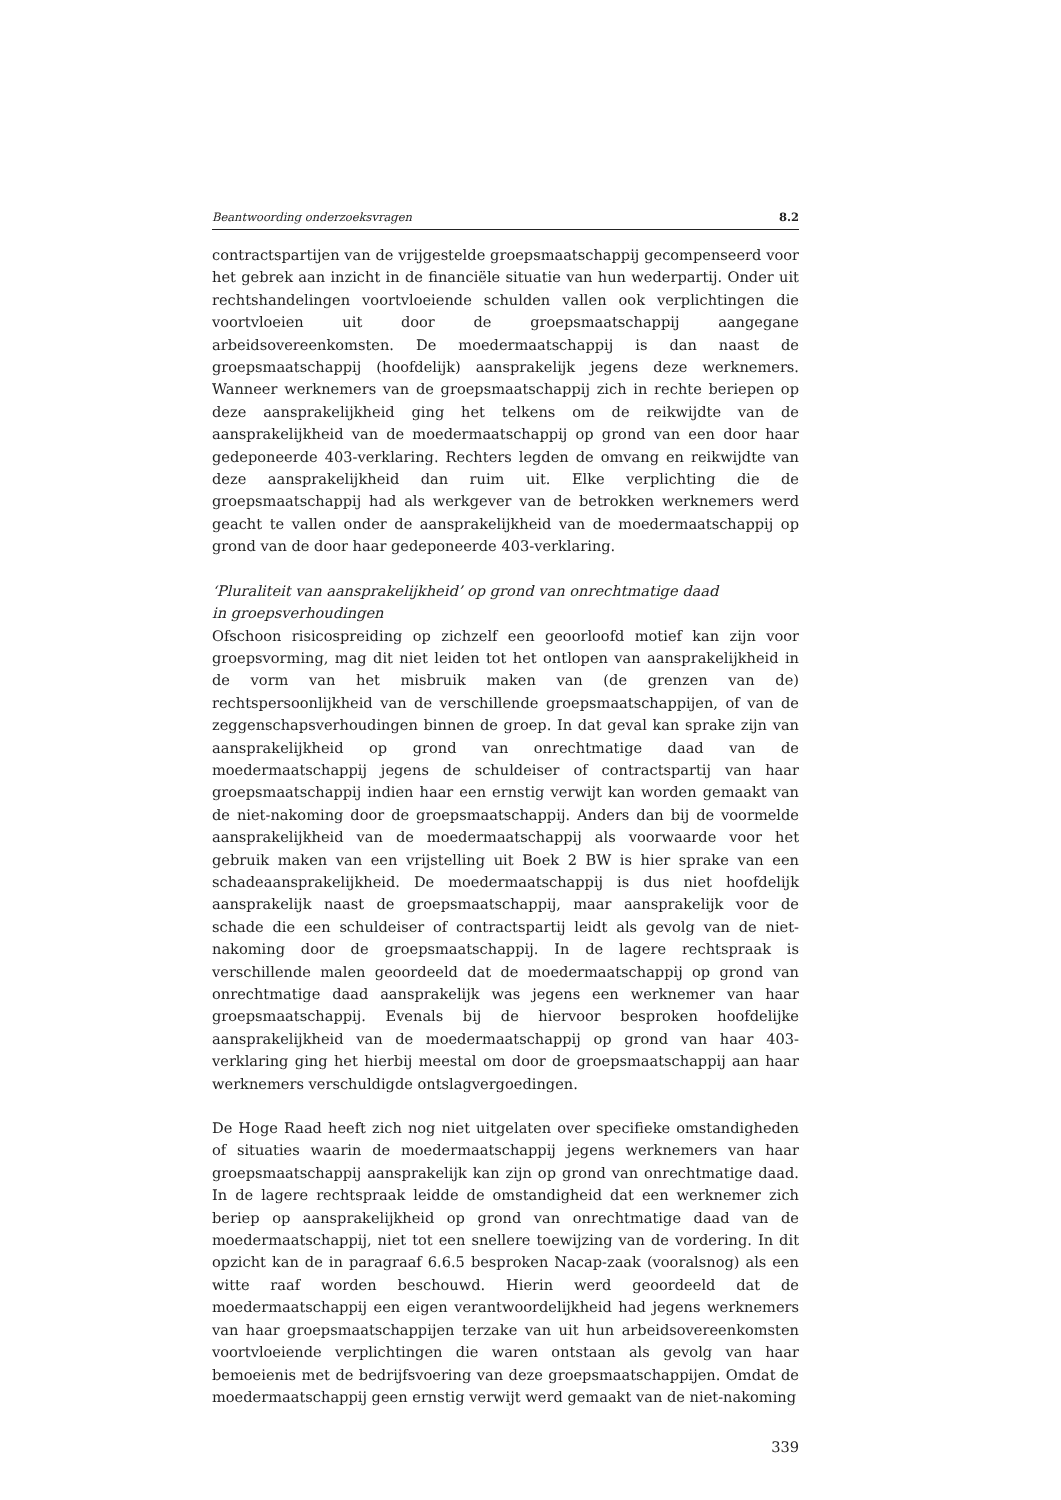Beantwoording onderzoeksvragen 8.2
contractspartijen van de vrijgestelde groepsmaatschappij gecompenseerd voor het gebrek aan inzicht in de financiële situatie van hun wederpartij. Onder uit rechtshandelingen voortvloeiende schulden vallen ook verplichtingen die voortvloeien uit door de groepsmaatschappij aangegane arbeidsovereenkomsten. De moedermaatschappij is dan naast de groepsmaatschappij (hoofdelijk) aansprakelijk jegens deze werknemers. Wanneer werknemers van de groepsmaatschappij zich in rechte beriepen op deze aansprakelijkheid ging het telkens om de reikwijdte van de aansprakelijkheid van de moedermaatschappij op grond van een door haar gedeponeerde 403-verklaring. Rechters legden de omvang en reikwijdte van deze aansprakelijkheid dan ruim uit. Elke verplichting die de groepsmaatschappij had als werkgever van de betrokken werknemers werd geacht te vallen onder de aansprakelijkheid van de moedermaatschappij op grond van de door haar gedeponeerde 403-verklaring.
‘Pluraliteit van aansprakelijkheid’ op grond van onrechtmatige daad
in groepsverhoudingen
Ofschoon risicospreiding op zichzelf een geoorloofd motief kan zijn voor groepsvorming, mag dit niet leiden tot het ontlopen van aansprakelijkheid in de vorm van het misbruik maken van (de grenzen van de) rechtspersoonlijkheid van de verschillende groepsmaatschappijen, of van de zeggenschapsverhoudingen binnen de groep. In dat geval kan sprake zijn van aansprakelijkheid op grond van onrechtmatige daad van de moedermaatschappij jegens de schuldeiser of contractspartij van haar groepsmaatschappij indien haar een ernstig verwijt kan worden gemaakt van de niet-nakoming door de groepsmaatschappij. Anders dan bij de voormelde aansprakelijkheid van de moedermaatschappij als voorwaarde voor het gebruik maken van een vrijstelling uit Boek 2 BW is hier sprake van een schadeaansprakelijkheid. De moedermaatschappij is dus niet hoofdelijk aansprakelijk naast de groepsmaatschappij, maar aansprakelijk voor de schade die een schuldeiser of contractspartij leidt als gevolg van de niet-nakoming door de groepsmaatschappij. In de lagere rechtspraak is verschillende malen geoordeeld dat de moedermaatschappij op grond van onrechtmatige daad aansprakelijk was jegens een werknemer van haar groepsmaatschappij. Evenals bij de hiervoor besproken hoofdelijke aansprakelijkheid van de moedermaatschappij op grond van haar 403-verklaring ging het hierbij meestal om door de groepsmaatschappij aan haar werknemers verschuldigde ontslagvergoedingen.
De Hoge Raad heeft zich nog niet uitgelaten over specifieke omstandigheden of situaties waarin de moedermaatschappij jegens werknemers van haar groepsmaatschappij aansprakelijk kan zijn op grond van onrechtmatige daad. In de lagere rechtspraak leidde de omstandigheid dat een werknemer zich beriep op aansprakelijkheid op grond van onrechtmatige daad van de moedermaatschappij, niet tot een snellere toewijzing van de vordering. In dit opzicht kan de in paragraaf 6.6.5 besproken Nacap-zaak (vooralsnog) als een witte raaf worden beschouwd. Hierin werd geoordeeld dat de moedermaatschappij een eigen verantwoordelijkheid had jegens werknemers van haar groepsmaatschappijen terzake van uit hun arbeidsovereenkomsten voortvloeiende verplichtingen die waren ontstaan als gevolg van haar bemoeienis met de bedrijfsvoering van deze groepsmaatschappijen. Omdat de moedermaatschappij geen ernstig verwijt werd gemaakt van de niet-nakoming
339